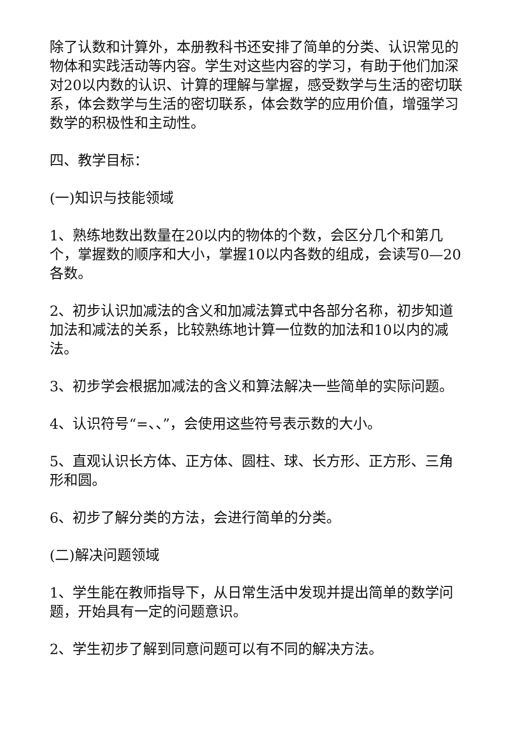除了认数和计算外，本册教科书还安排了简单的分类、认识常见的物体和实践活动等内容。学生对这些内容的学习，有助于他们加深对20以内数的认识、计算的理解与掌握，感受数学与生活的密切联系，体会数学与生活的密切联系，体会数学的应用价值，增强学习数学的积极性和主动性。
四、教学目标：
(一)知识与技能领域
1、熟练地数出数量在20以内的物体的个数，会区分几个和第几个，掌握数的顺序和大小，掌握10以内各数的组成，会读写0—20各数。
2、初步认识加减法的含义和加减法算式中各部分名称，初步知道加法和减法的关系，比较熟练地计算一位数的加法和10以内的减法。
3、初步学会根据加减法的含义和算法解决一些简单的实际问题。
4、认识符号“=、、”，会使用这些符号表示数的大小。
5、直观认识长方体、正方体、圆柱、球、长方形、正方形、三角形和圆。
6、初步了解分类的方法，会进行简单的分类。
(二)解决问题领域
1、学生能在教师指导下，从日常生活中发现并提出简单的数学问题，开始具有一定的问题意识。
2、学生初步了解到同意问题可以有不同的解决方法。